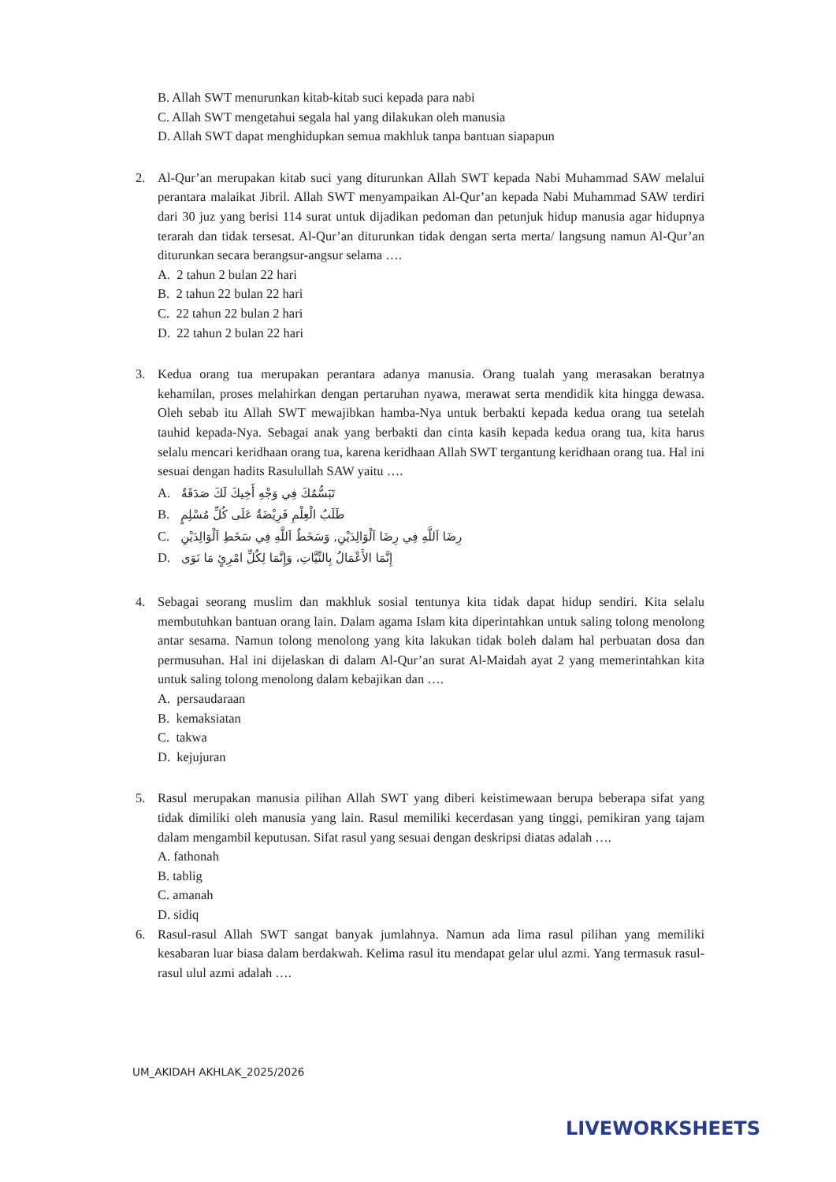B. Allah SWT menurunkan kitab-kitab suci kepada para nabi
C. Allah SWT mengetahui segala hal yang dilakukan oleh manusia
D. Allah SWT dapat menghidupkan semua makhluk tanpa bantuan siapapun
2. Al-Qur’an merupakan kitab suci yang diturunkan Allah SWT kepada Nabi Muhammad SAW melalui perantara malaikat Jibril. Allah SWT menyampaikan Al-Qur’an kepada Nabi Muhammad SAW terdiri dari 30 juz yang berisi 114 surat untuk dijadikan pedoman dan petunjuk hidup manusia agar hidupnya terarah dan tidak tersesat. Al-Qur’an diturunkan tidak dengan serta merta/ langsung namun Al-Qur’an diturunkan secara berangsur-angsur selama ….
A. 2 tahun 2 bulan 22 hari
B. 2 tahun 22 bulan 22 hari
C. 22 tahun 22 bulan 2 hari
D. 22 tahun 2 bulan 22 hari
3. Kedua orang tua merupakan perantara adanya manusia. Orang tualah yang merasakan beratnya kehamilan, proses melahirkan dengan pertaruhan nyawa, merawat serta mendidik kita hingga dewasa. Oleh sebab itu Allah SWT mewajibkan hamba-Nya untuk berbakti kepada kedua orang tua setelah tauhid kepada-Nya. Sebagai anak yang berbakti dan cinta kasih kepada kedua orang tua, kita harus selalu mencari keridhaan orang tua, karena keridhaan Allah SWT tergantung keridhaan orang tua. Hal ini sesuai dengan hadits Rasulullah SAW yaitu ….
A. تَبَسُّمُكَ فِي وَجْهِ أَخِيكَ لَكَ صَدَقَةٌ
B. طَلَبُ الْعِلْمِ فَرِيْضَةٌ عَلَى كُلِّ مُسْلِمٍ
C. رِضَا اَللَّهِ فِي رِضَا اَلْوَالِدَيْنِ, وَسَخَطُ اَللَّهِ فِي سَخَطِ اَلْوَالِدَيْنِ
D. إِنَّمَا الأَعْمَالُ بِالنِّيَّاتِ، وَإِنَّمَا لِكُلِّ امْرِئٍ مَا نَوَى
4. Sebagai seorang muslim dan makhluk sosial tentunya kita tidak dapat hidup sendiri. Kita selalu membutuhkan bantuan orang lain. Dalam agama Islam kita diperintahkan untuk saling tolong menolong antar sesama. Namun tolong menolong yang kita lakukan tidak boleh dalam hal perbuatan dosa dan permusuhan. Hal ini dijelaskan di dalam Al-Qur’an surat Al-Maidah ayat 2 yang memerintahkan kita untuk saling tolong menolong dalam kebajikan dan ….
A. persaudaraan
B. kemaksiatan
C. takwa
D. kejujuran
5. Rasul merupakan manusia pilihan Allah SWT yang diberi keistimewaan berupa beberapa sifat yang tidak dimiliki oleh manusia yang lain. Rasul memiliki kecerdasan yang tinggi, pemikiran yang tajam dalam mengambil keputusan. Sifat rasul yang sesuai dengan deskripsi diatas adalah ….
A. fathonah
B. tablig
C. amanah
D. sidiq
6. Rasul-rasul Allah SWT sangat banyak jumlahnya. Namun ada lima rasul pilihan yang memiliki kesabaran luar biasa dalam berdakwah. Kelima rasul itu mendapat gelar ulul azmi. Yang termasuk rasul-rasul ulul azmi adalah ….
UM_AKIDAH AKHLAK_2025/2026
LIVEWORKSHEETS